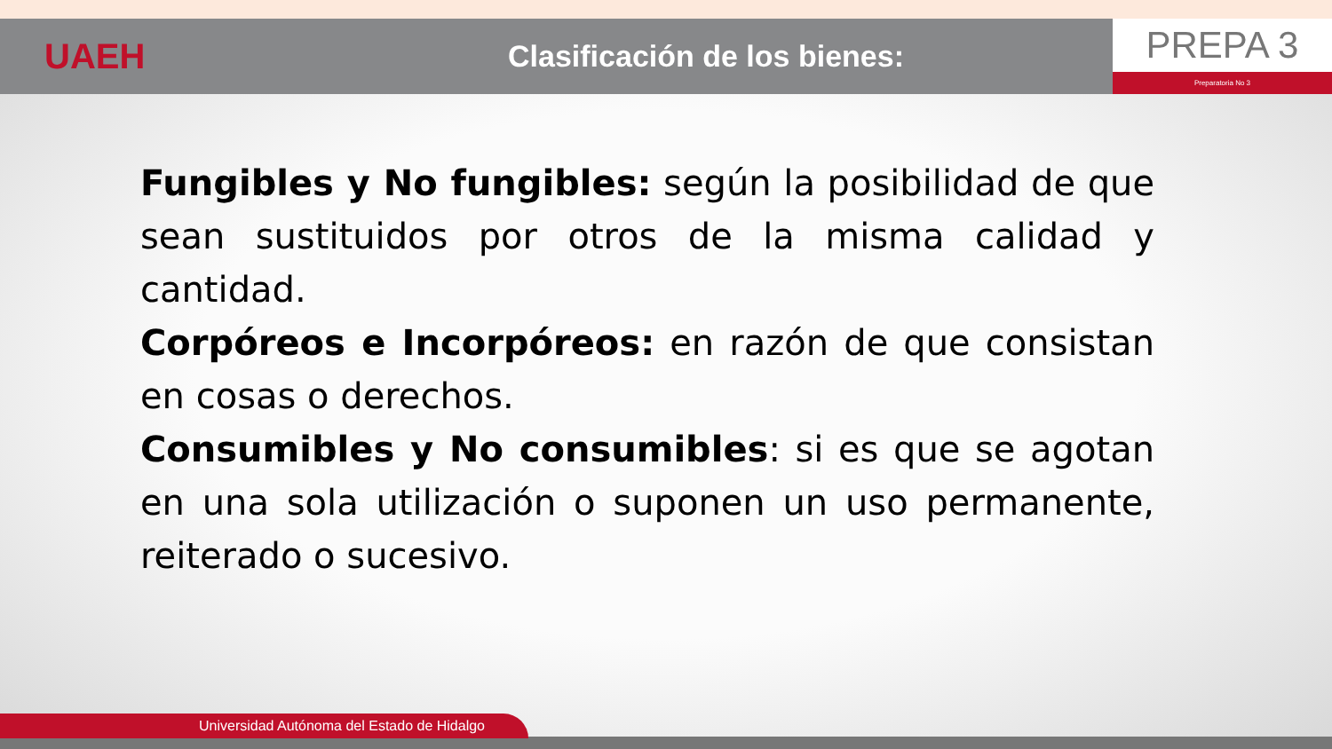UAEH
Clasificación de los bienes:
PREPA 3
Preparatoria No 3
Fungibles y No fungibles: según la posibilidad de que sean sustituidos por otros de la misma calidad y cantidad.
Corpóreos e Incorpóreos: en razón de que consistan en cosas o derechos.
Consumibles y No consumibles: si es que se agotan en una sola utilización o suponen un uso permanente, reiterado o sucesivo.
Universidad Autónoma del Estado de Hidalgo